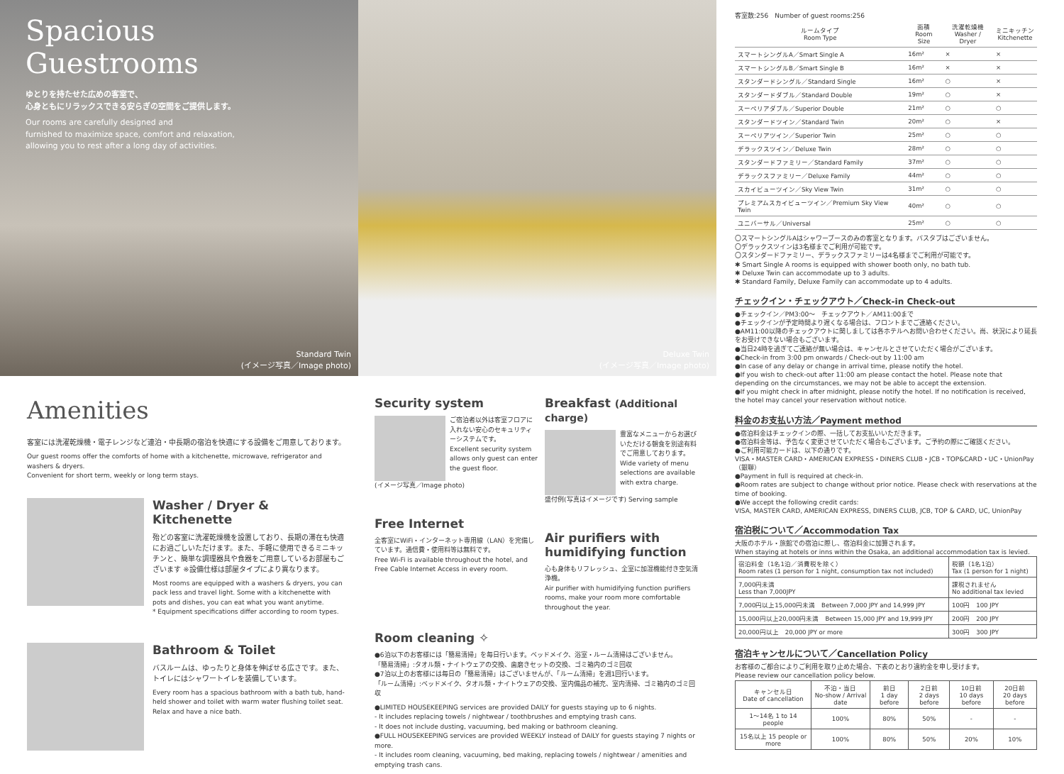Spacious
Guestrooms
ゆとりを持たせた広めの客室で、
心身ともにリラックスできる安らぎの空間をご提供します。
Our rooms are carefully designed and
furnished to maximize space, comfort and relaxation,
allowing you to rest after a long day of activities.
Standard Twin
(イメージ写真／Image photo)
Deluxe Twin
(イメージ写真／Image photo)
Amenities
客室には洗濯乾燥機・電子レンジなど連泊・中長期の宿泊を快適にする設備をご用意しております。
Our guest rooms offer the comforts of home with a kitchenette, microwave, refrigerator and washers & dryers.
Convenient for short term, weekly or long term stays.
Washer / Dryer & Kitchenette
殆どの客室に洗濯乾燥機を設置しており、長期の滞在も快適にお過ごしいただけます。また、手軽に使用できるミニキッチンと、簡単な調理器具や食器をご用意しているお部屋もございます ※設備仕様は部屋タイプにより異なります。
Most rooms are equipped with a washers & dryers, you can pack less and travel light. Some with a kitchenette with pots and dishes, you can eat what you want anytime.
* Equipment specifications differ according to room types.
Bathroom & Toilet
バスルームは、ゆったりと身体を伸ばせる広さです。また、トイレにはシャワートイレを装備しています。
Every room has a spacious bathroom with a bath tub, hand-held shower and toilet with warm water flushing toilet seat. Relax and have a nice bath.
Security system
ご宿泊者以外は客室フロアに入れない安心のセキュリティーシステムです。
Excellent security system allows only guest can enter the guest floor.
(イメージ写真／Image photo)
Free Internet
全客室にWiFi・インターネット専用線（LAN）を完備しています。通信費・使用料等は無料です。
Free Wi-Fi is available throughout the hotel, and Free Cable Internet Access in every room.
Breakfast (Additional charge)
豊富なメニューからお選びいただける朝食を別途有料でご用意しております。
Wide variety of menu selections are available with extra charge.
盛付例(写真はイメージです) Serving sample
Air purifiers with humidifying function
心も身体もリフレッシュ、全室に加湿機能付き空気清浄機。
Air purifier with humidifying function purifiers rooms, make your room more comfortable throughout the year.
Room cleaning ✧
●6泊以下のお客様には「簡易清掃」を毎日行います。ベッドメイク、浴室・ルーム清掃はございません。
「簡易清掃」:タオル類・ナイトウェアの交換、歯磨きセットの交換、ゴミ箱内のゴミ回収
●7泊以上のお客様には毎日の「簡易清掃」はございませんが、「ルーム清掃」を週1回行います。
「ルーム清掃」:ベッドメイク、タオル類・ナイトウェアの交換、室内備品の補充、室内清掃、ゴミ箱内のゴミ回収
●LIMITED HOUSEKEEPING services are provided DAILY for guests staying up to 6 nights.
- It includes replacing towels / nightwear / toothbrushes and emptying trash cans.
- It does not include dusting, vacuuming, bed making or bathroom cleaning.
●FULL HOUSEKEEPING services are provided WEEKLY instead of DAILY for guests staying 7 nights or more.
- It includes room cleaning, vacuuming, bed making, replacing towels / nightwear / amenities and emptying trash cans.
客室数:256　Number of guest rooms:256
| ルームタイプ Room Type | 面積 Room Size | 洗濯乾燥機 Washer / Dryer | ミニキッチン Kitchenette |
| --- | --- | --- | --- |
| スマートシングルA／Smart Single A | 16m² | × | × |
| スマートシングルB／Smart Single B | 16m² | × | × |
| スタンダードシングル／Standard Single | 16m² | ○ | × |
| スタンダードダブル／Standard Double | 19m² | ○ | × |
| スーペリアダブル／Superior Double | 21m² | ○ | ○ |
| スタンダードツイン／Standard Twin | 20m² | ○ | × |
| スーペリアツイン／Superior Twin | 25m² | ○ | ○ |
| デラックスツイン／Deluxe Twin | 28m² | ○ | ○ |
| スタンダードファミリー／Standard Family | 37m² | ○ | ○ |
| デラックスファミリー／Deluxe Family | 44m² | ○ | ○ |
| スカイビューツイン／Sky View Twin | 31m² | ○ | ○ |
| プレミアムスカイビューツイン／Premium Sky View Twin | 40m² | ○ | ○ |
| ユニバーサル／Universal | 25m² | ○ | ○ |
〇スマートシングルAはシャワーブースのみの客室となります。バスタブはございません。
〇デラックスツインは3名様までご利用が可能です。
〇スタンダードファミリー、デラックスファミリーは4名様までご利用が可能です。
✱ Smart Single A rooms is equipped with shower booth only, no bath tub.
✱ Deluxe Twin can accommodate up to 3 adults.
✱ Standard Family, Deluxe Family can accommodate up to 4 adults.
チェックイン・チェックアウト／Check-in Check-out
●チェックイン／PM3:00〜　チェックアウト／AM11:00まで
●チェックインが予定時間より遅くなる場合は、フロントまでご連絡ください。
●AM11:00以降のチェックアウトに関しましては各ホテルへお問い合わせください。尚、状況により延長をお受けできない場合もございます。
●当日24時を過ぎてご連絡が無い場合は、キャンセルとさせていただく場合がございます。
●Check-in from 3:00 pm onwards / Check-out by 11:00 am
●In case of any delay or change in arrival time, please notify the hotel.
●If you wish to check-out after 11:00 am please contact the hotel. Please note that depending on the circumstances, we may not be able to accept the extension.
●If you might check in after midnight, please notify the hotel. If no notification is received, the hotel may cancel your reservation without notice.
料金のお支払い方法／Payment method
●宿泊料金はチェックインの際、一括してお支払いいただきます。
●宿泊料金等は、予告なく変更させていただく場合もございます。ご予約の際にご確認ください。
●ご利用可能カードは、以下の通りです。
VISA・MASTER CARD・AMERICAN EXPRESS・DINERS CLUB・JCB・TOP&CARD・UC・UnionPay（銀聯）
●Payment in full is required at check-in.
●Room rates are subject to change without prior notice. Please check with reservations at the time of booking.
●We accept the following credit cards:
VISA, MASTER CARD, AMERICAN EXPRESS, DINERS CLUB, JCB, TOP & CARD, UC, UnionPay
宿泊税について／Accommodation Tax
大阪のホテル・旅館での宿泊に際し、宿泊料金に加算されます。
When staying at hotels or inns within the Osaka, an additional accommodation tax is levied.
| 宿泊料金（1名1泊／消費税を除く） Room rates (1 person for 1 night, consumption tax not included) | 税額（1名1泊） Tax (1 person for 1 night) |
| 7,000円未満 Less than 7,000JPY | 課税されません No additional tax levied |
| 7,000円以上15,000円未満 Between 7,000 JPY and 14,999 JPY | 100円 100 JPY |
| 15,000円以上20,000円未満 Between 15,000 JPY and 19,999 JPY | 200円 200 JPY |
| 20,000円以上 20,000 JPY or more | 300円 300 JPY |
宿泊キャンセルについて／Cancellation Policy
お客様のご都合によりご利用を取り止めた場合、下表のとおり違約金を申し受けます。
Please review our cancellation policy below.
| キャンセル日 Date of cancellation | 不泊・当日 No-show / Arrival date | 前日 1 day before | 2日前 2 days before | 10日前 10 days before | 20日前 20 days before |
| --- | --- | --- | --- | --- | --- |
| 1〜14名 1 to 14 people | 100% | 80% | 50% | - | - |
| 15名以上 15 people or more | 100% | 80% | 50% | 20% | 10% |